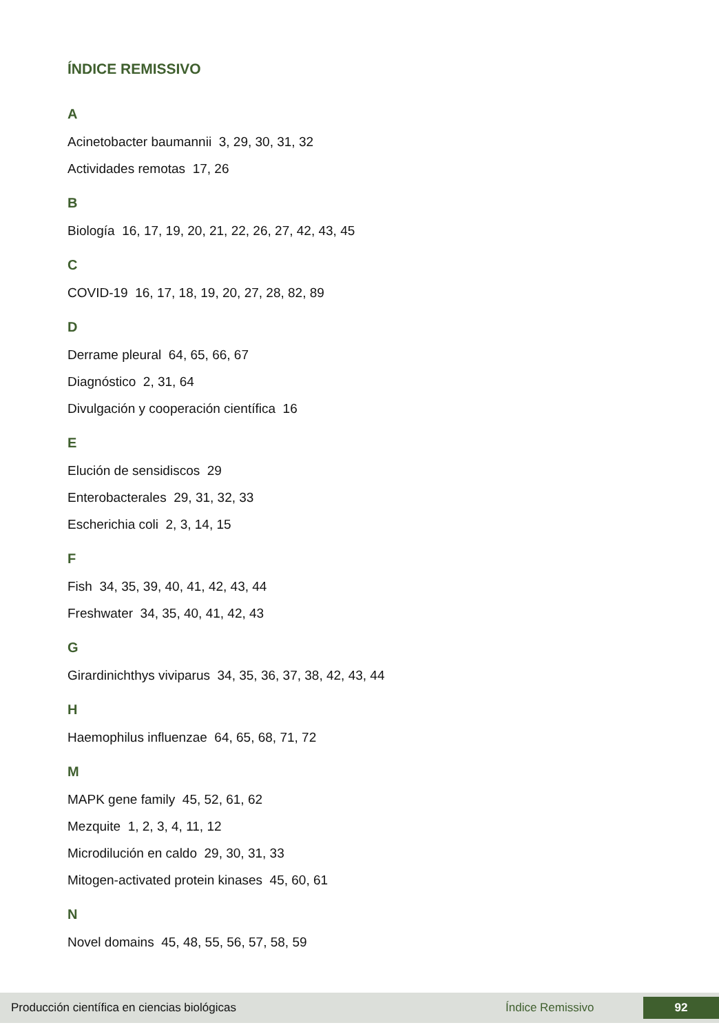ÍNDICE REMISSIVO
A
Acinetobacter baumannii 3, 29, 30, 31, 32
Actividades remotas 17, 26
B
Biología 16, 17, 19, 20, 21, 22, 26, 27, 42, 43, 45
C
COVID-19 16, 17, 18, 19, 20, 27, 28, 82, 89
D
Derrame pleural 64, 65, 66, 67
Diagnóstico 2, 31, 64
Divulgación y cooperación científica 16
E
Elución de sensidiscos 29
Enterobacterales 29, 31, 32, 33
Escherichia coli 2, 3, 14, 15
F
Fish 34, 35, 39, 40, 41, 42, 43, 44
Freshwater 34, 35, 40, 41, 42, 43
G
Girardinichthys viviparus 34, 35, 36, 37, 38, 42, 43, 44
H
Haemophilus influenzae 64, 65, 68, 71, 72
M
MAPK gene family 45, 52, 61, 62
Mezquite 1, 2, 3, 4, 11, 12
Microdilución en caldo 29, 30, 31, 33
Mitogen-activated protein kinases 45, 60, 61
N
Novel domains 45, 48, 55, 56, 57, 58, 59
Producción científica en ciencias biológicas Índice Remissivo 92